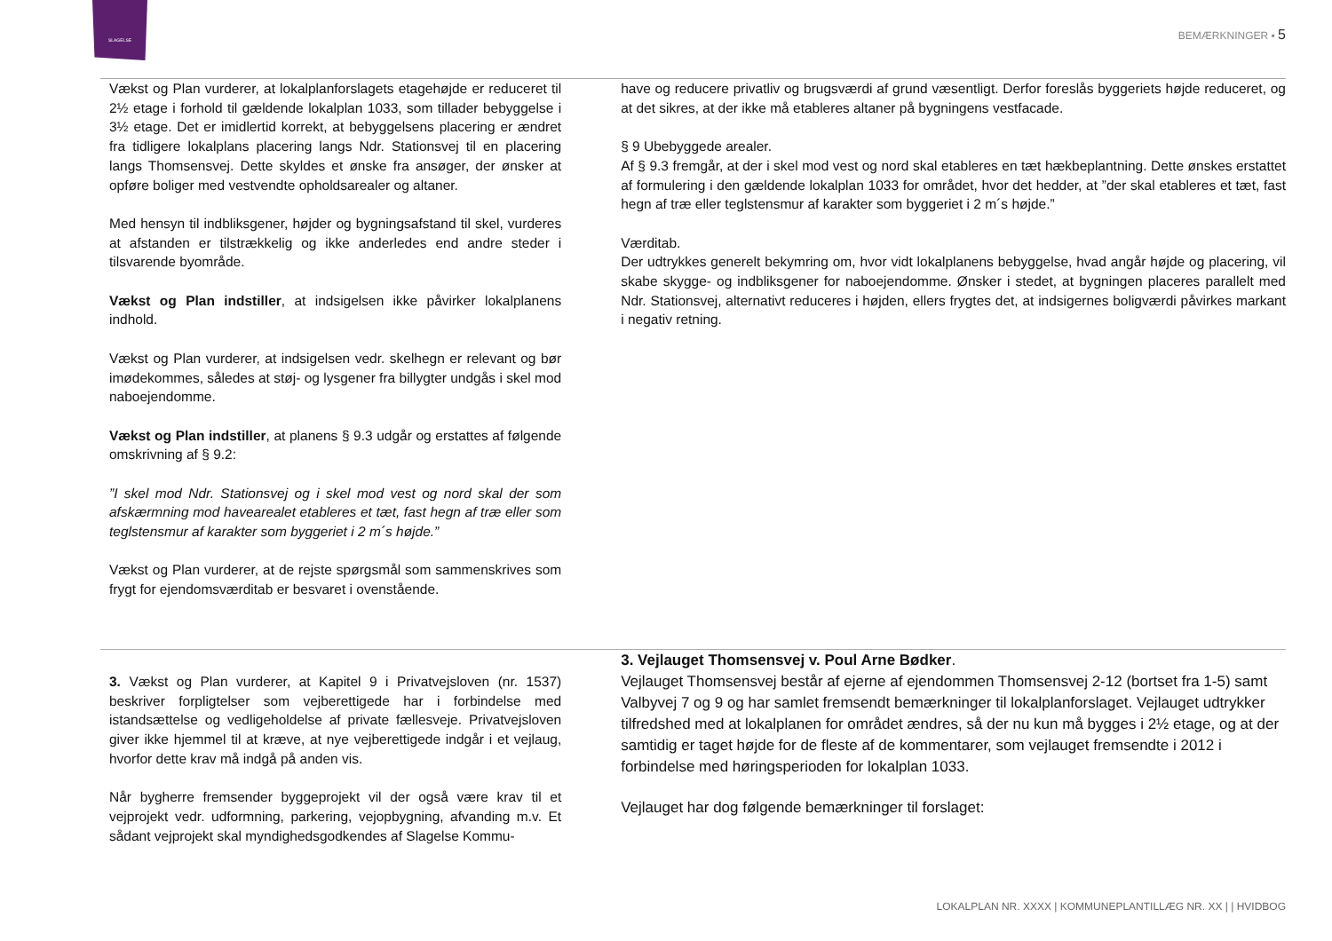SLAGELSE
BEMÆRKNINGER ▪ 5
Vækst og Plan vurderer, at lokalplanforslagets etagehøjde er reduceret til 2½ etage i forhold til gældende lokalplan 1033, som tillader bebyggelse i 3½ etage. Det er imidlertid korrekt, at bebyggelsens placering er ændret fra tidligere lokalplans placering langs Ndr. Stationsvej til en placering langs Thomsensvej. Dette skyldes et ønske fra ansøger, der ønsker at opføre boliger med vestvendte opholdsarealer og altaner.
Med hensyn til indbliksgener, højder og bygningsafstand til skel, vurderes at afstanden er tilstrækkelig og ikke anderledes end andre steder i tilsvarende byområde.
Vækst og Plan indstiller, at indsigelsen ikke påvirker lokalplanens indhold.
Vækst og Plan vurderer, at indsigelsen vedr. skelhegn er relevant og bør imødekommes, således at støj- og lysgener fra billygter undgås i skel mod naboejendomme.
Vækst og Plan indstiller, at planens § 9.3 udgår og erstattes af følgende omskrivning af § 9.2:
”I skel mod Ndr. Stationsvej og i skel mod vest og nord skal der som afskærmning mod havearealet etableres et tæt, fast hegn af træ eller som teglstensmur af karakter som byggeriet i 2 m´s højde.”
Vækst og Plan vurderer, at de rejste spørgsmål som sammenskrives som frygt for ejendomsværditab er besvaret i ovenstående.
have og reducere privatliv og brugsværdi af grund væsentligt. Derfor foreslås byggeriets højde reduceret, og at det sikres, at der ikke må etableres altaner på bygningens vestfacade.
§ 9 Ubebyggede arealer.
Af § 9.3 fremgår, at der i skel mod vest og nord skal etableres en tæt hækbeplantning. Dette ønskes erstattet af formulering i den gældende lokalplan 1033 for området, hvor det hedder, at ”der skal etableres et tæt, fast hegn af træ eller teglstensmur af karakter som byggeriet i 2 m´s højde.”
Værditab.
Der udtrykkes generelt bekymring om, hvor vidt lokalplanens bebyggelse, hvad angår højde og placering, vil skabe skygge- og indbliksgener for naboejendomme. Ønsker i stedet, at bygningen placeres parallelt med Ndr. Stationsvej, alternativt reduceres i højden, ellers frygtes det, at indsigernes boligværdi påvirkes markant i negativ retning.
3. Vækst og Plan vurderer, at Kapitel 9 i Privatvejsloven (nr. 1537) beskriver forpligtelser som vejberettigede har i forbindelse med istandsættelse og vedligeholdelse af private fællesveje. Privatvejsloven giver ikke hjemmel til at kræve, at nye vejberettigede indgår i et vejlaug, hvorfor dette krav må indgå på anden vis.
Når bygherre fremsender byggeprojekt vil der også være krav til et vejprojekt vedr. udformning, parkering, vejopbygning, afvanding m.v. Et sådant vejprojekt skal myndighedsgodkendes af Slagelse Kommu-
3. Vejlauget Thomsensvej v. Poul Arne Bødker.
Vejlauget Thomsensvej består af ejerne af ejendommen Thomsensvej 2-12 (bortset fra 1-5) samt Valbyvej 7 og 9 og har samlet fremsendt bemærkninger til lokalplanforslaget. Vejlauget udtrykker tilfredshed med at lokalplanen for området ændres, så der nu kun må bygges i 2½ etage, og at der samtidig er taget højde for de fleste af de kommentarer, som vejlauget fremsendte i 2012 i forbindelse med høringsperioden for lokalplan 1033.
Vejlauget har dog følgende bemærkninger til forslaget:
LOKALPLAN NR. XXXX | KOMMUNEPLANTILLÆG NR. XX | | HVIDBOG